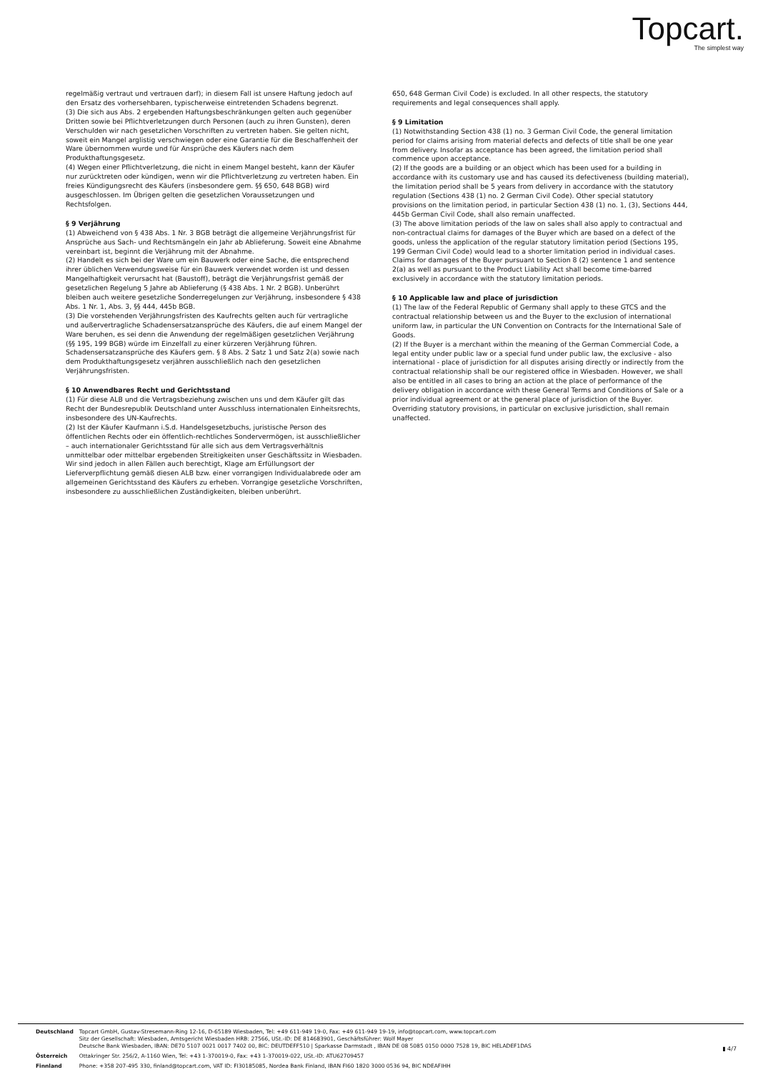Topcart.
The simplest way
regelmäßig vertraut und vertrauen darf); in diesem Fall ist unsere Haftung jedoch auf den Ersatz des vorhersehbaren, typischerweise eintretenden Schadens begrenzt.
(3) Die sich aus Abs. 2 ergebenden Haftungsbeschränkungen gelten auch gegenüber Dritten sowie bei Pflichtverletzungen durch Personen (auch zu ihren Gunsten), deren Verschulden wir nach gesetzlichen Vorschriften zu vertreten haben. Sie gelten nicht, soweit ein Mangel arglistig verschwiegen oder eine Garantie für die Beschaffenheit der Ware übernommen wurde und für Ansprüche des Käufers nach dem Produkthaftungsgesetz.
(4) Wegen einer Pflichtverletzung, die nicht in einem Mangel besteht, kann der Käufer nur zurücktreten oder kündigen, wenn wir die Pflichtverletzung zu vertreten haben. Ein freies Kündigungsrecht des Käufers (insbesondere gem. §§ 650, 648 BGB) wird ausgeschlossen. Im Übrigen gelten die gesetzlichen Voraussetzungen und Rechtsfolgen.
§ 9 Verjährung
(1) Abweichend von § 438 Abs. 1 Nr. 3 BGB beträgt die allgemeine Verjährungsfrist für Ansprüche aus Sach- und Rechtsmängeln ein Jahr ab Ablieferung. Soweit eine Abnahme vereinbart ist, beginnt die Verjährung mit der Abnahme.
(2) Handelt es sich bei der Ware um ein Bauwerk oder eine Sache, die entsprechend ihrer üblichen Verwendungsweise für ein Bauwerk verwendet worden ist und dessen Mangelhaftigkeit verursacht hat (Baustoff), beträgt die Verjährungsfrist gemäß der gesetzlichen Regelung 5 Jahre ab Ablieferung (§ 438 Abs. 1 Nr. 2 BGB). Unberührt bleiben auch weitere gesetzliche Sonderregelungen zur Verjährung, insbesondere § 438 Abs. 1 Nr. 1, Abs. 3, §§ 444, 445b BGB.
(3) Die vorstehenden Verjährungsfristen des Kaufrechts gelten auch für vertragliche und außervertragliche Schadensersatzansprüche des Käufers, die auf einem Mangel der Ware beruhen, es sei denn die Anwendung der regelmäßigen gesetzlichen Verjährung (§§ 195, 199 BGB) würde im Einzelfall zu einer kürzeren Verjährung führen. Schadensersatzansprüche des Käufers gem. § 8 Abs. 2 Satz 1 und Satz 2(a) sowie nach dem Produkthaftungsgesetz verjähren ausschließlich nach den gesetzlichen Verjährungsfristen.
§ 10 Anwendbares Recht und Gerichtsstand
(1) Für diese ALB und die Vertragsbeziehung zwischen uns und dem Käufer gilt das Recht der Bundesrepublik Deutschland unter Ausschluss internationalen Einheitsrechts, insbesondere des UN-Kaufrechts.
(2) Ist der Käufer Kaufmann i.S.d. Handelsgesetzbuchs, juristische Person des öffentlichen Rechts oder ein öffentlich-rechtliches Sondervermögen, ist ausschließlicher – auch internationaler Gerichtsstand für alle sich aus dem Vertragsverhältnis unmittelbar oder mittelbar ergebenden Streitigkeiten unser Geschäftssitz in Wiesbaden. Wir sind jedoch in allen Fällen auch berechtigt, Klage am Erfüllungsort der Lieferverpflichtung gemäß diesen ALB bzw. einer vorrangigen Individualabrede oder am allgemeinen Gerichtsstand des Käufers zu erheben. Vorrangige gesetzliche Vorschriften, insbesondere zu ausschließlichen Zuständigkeiten, bleiben unberührt.
650, 648 German Civil Code) is excluded. In all other respects, the statutory requirements and legal consequences shall apply.
§ 9 Limitation
(1) Notwithstanding Section 438 (1) no. 3 German Civil Code, the general limitation period for claims arising from material defects and defects of title shall be one year from delivery. Insofar as acceptance has been agreed, the limitation period shall commence upon acceptance.
(2) If the goods are a building or an object which has been used for a building in accordance with its customary use and has caused its defectiveness (building material), the limitation period shall be 5 years from delivery in accordance with the statutory regulation (Sections 438 (1) no. 2 German Civil Code). Other special statutory provisions on the limitation period, in particular Section 438 (1) no. 1, (3), Sections 444, 445b German Civil Code, shall also remain unaffected.
(3) The above limitation periods of the law on sales shall also apply to contractual and non-contractual claims for damages of the Buyer which are based on a defect of the goods, unless the application of the regular statutory limitation period (Sections 195, 199 German Civil Code) would lead to a shorter limitation period in individual cases. Claims for damages of the Buyer pursuant to Section 8 (2) sentence 1 and sentence 2(a) as well as pursuant to the Product Liability Act shall become time-barred exclusively in accordance with the statutory limitation periods.
§ 10 Applicable law and place of jurisdiction
(1) The law of the Federal Republic of Germany shall apply to these GTCS and the contractual relationship between us and the Buyer to the exclusion of international uniform law, in particular the UN Convention on Contracts for the International Sale of Goods.
(2) If the Buyer is a merchant within the meaning of the German Commercial Code, a legal entity under public law or a special fund under public law, the exclusive - also international - place of jurisdiction for all disputes arising directly or indirectly from the contractual relationship shall be our registered office in Wiesbaden. However, we shall also be entitled in all cases to bring an action at the place of performance of the delivery obligation in accordance with these General Terms and Conditions of Sale or a prior individual agreement or at the general place of jurisdiction of the Buyer. Overriding statutory provisions, in particular on exclusive jurisdiction, shall remain unaffected.
| Deutschland | Topcart GmbH, Gustav-Stresemann-Ring 12-16, D-65189 Wiesbaden, Tel: +49 611-949 19-0, Fax: +49 611-949 19-19, info@topcart.com, www.topcart.com Sitz der Gesellschaft: Wiesbaden, Amtsgericht Wiesbaden HRB: 27566, USt.-ID: DE 814683901, Geschäftsführer: Wolf Mayer Deutsche Bank Wiesbaden, IBAN: DE70 5107 0021 0017 7402 00, BIC: DEUTDEFF510 / Sparkasse Darmstadt , IBAN DE 08 5085 0150 0000 7528 19, BIC HELADEF1DAS |
| Österreich | Ottakringer Str. 256/2, A-1160 Wien, Tel: +43 1-370019-0, Fax: +43 1-370019-022, USt.-ID: ATU62709457 |
| Finnland | Phone: +358 207-495 330, finland@topcart.com, VAT ID: FI30185085, Nordea Bank Finland, IBAN FI60 1820 3000 0536 94, BIC NDEAFIHH |
▮ 4/7